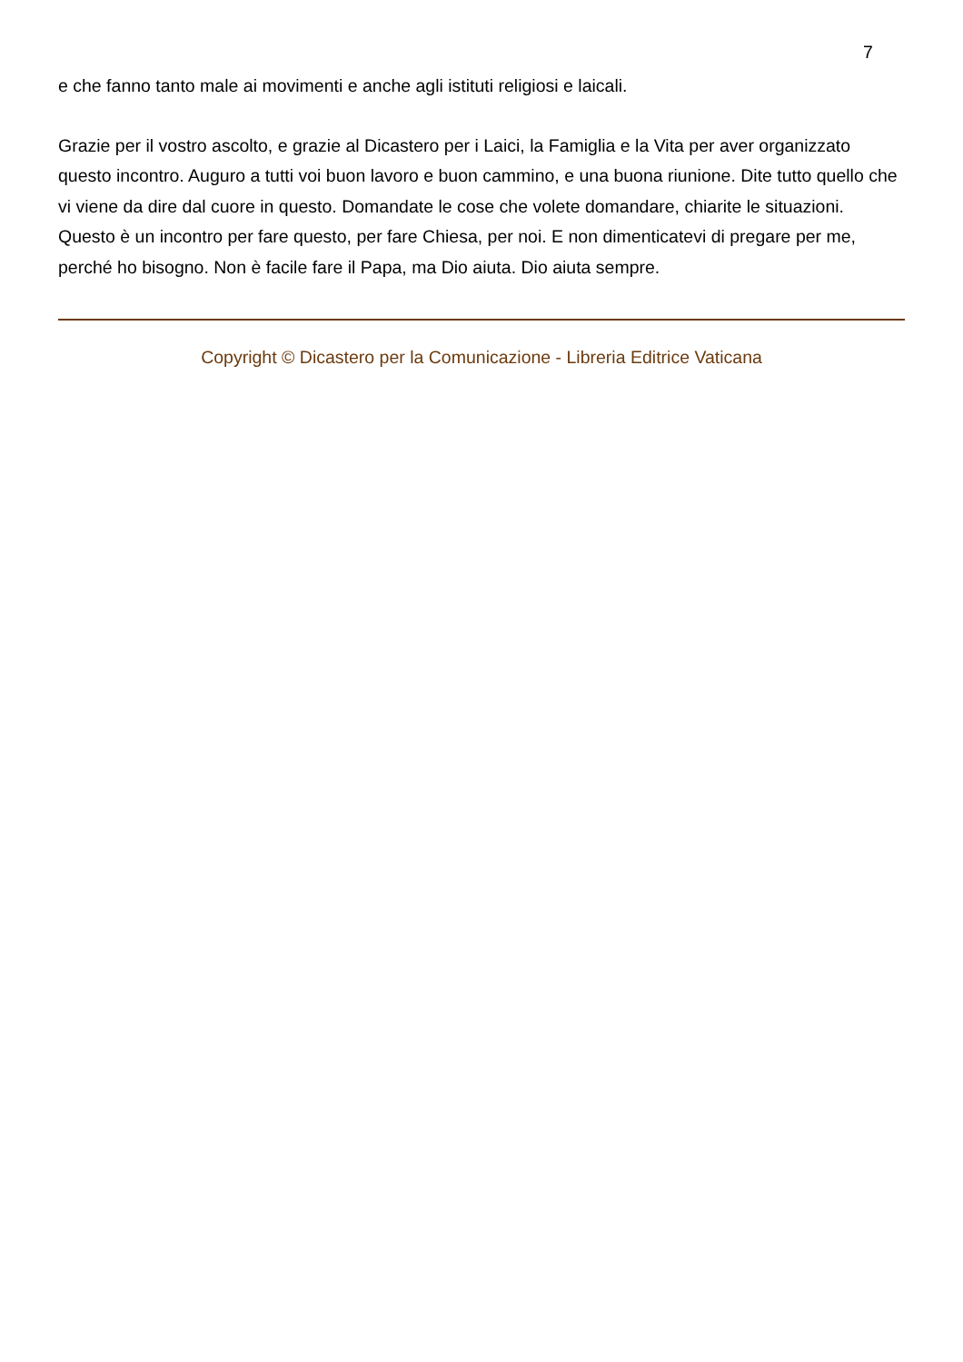7
e che fanno tanto male ai movimenti e anche agli istituti religiosi e laicali.
Grazie per il vostro ascolto, e grazie al Dicastero per i Laici, la Famiglia e la Vita per aver organizzato questo incontro. Auguro a tutti voi buon lavoro e buon cammino, e una buona riunione. Dite tutto quello che vi viene da dire dal cuore in questo. Domandate le cose che volete domandare, chiarite le situazioni. Questo è un incontro per fare questo, per fare Chiesa, per noi. E non dimenticatevi di pregare per me, perché ho bisogno. Non è facile fare il Papa, ma Dio aiuta. Dio aiuta sempre.
Copyright © Dicastero per la Comunicazione - Libreria Editrice Vaticana